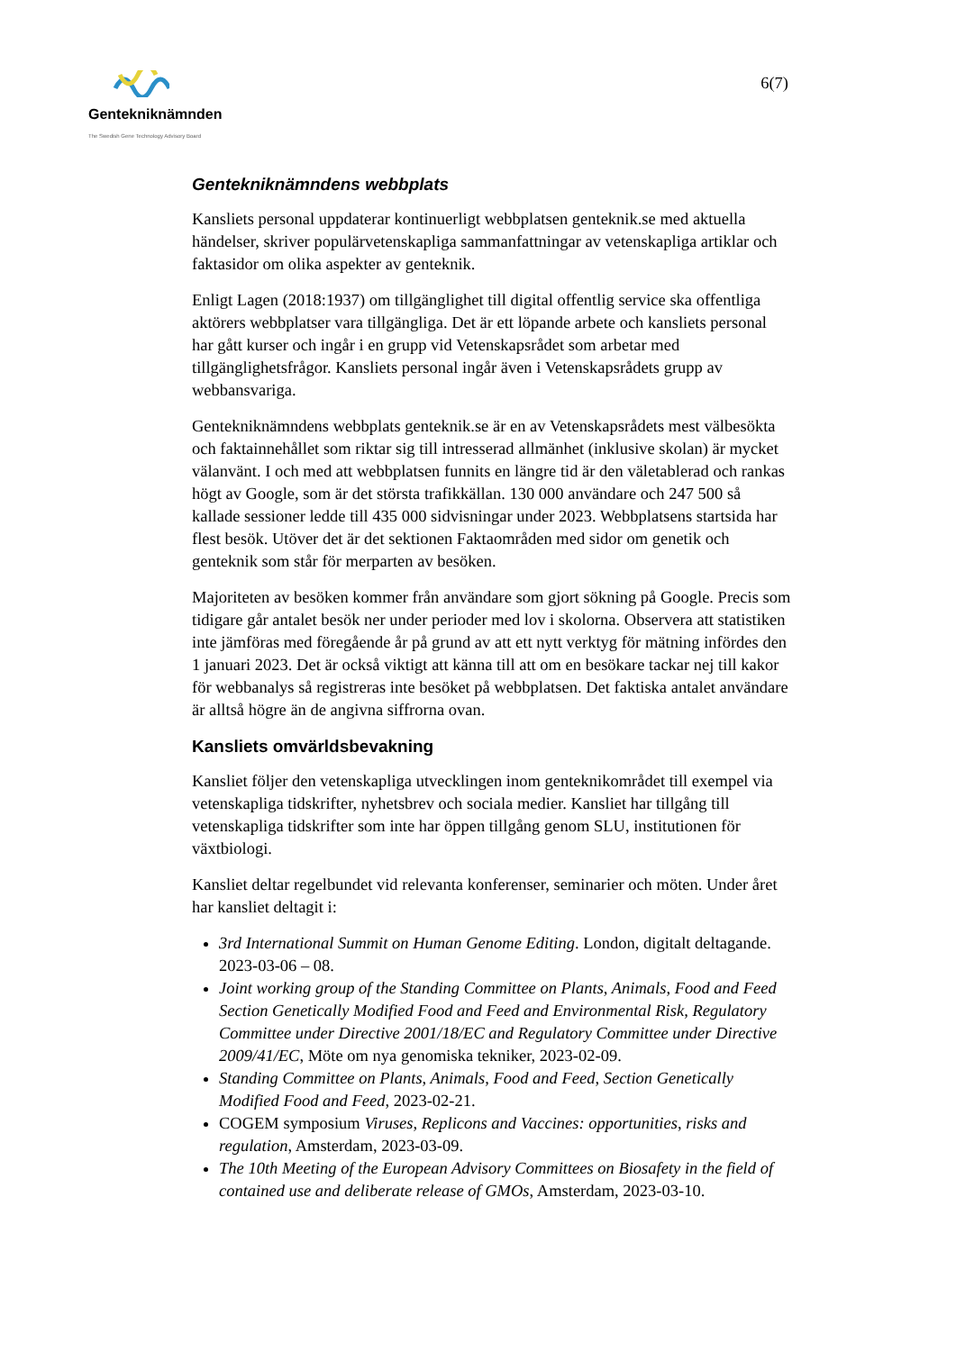Gentekniknämnden
The Swedish Gene Technology Advisory Board
6(7)
Gentekniknämndens webbplats
Kansliets personal uppdaterar kontinuerligt webbplatsen genteknik.se med aktuella händelser, skriver populärvetenskapliga sammanfattningar av vetenskapliga artiklar och faktasidor om olika aspekter av genteknik.
Enligt Lagen (2018:1937) om tillgänglighet till digital offentlig service ska offentliga aktörers webbplatser vara tillgängliga. Det är ett löpande arbete och kansliets personal har gått kurser och ingår i en grupp vid Vetenskapsrådet som arbetar med tillgänglighetsfrågor. Kansliets personal ingår även i Vetenskapsrådets grupp av webbansvariga.
Gentekniknämndens webbplats genteknik.se är en av Vetenskapsrådets mest välbesökta och faktainnehållet som riktar sig till intresserad allmänhet (inklusive skolan) är mycket välanvänt. I och med att webbplatsen funnits en längre tid är den väletablerad och rankas högt av Google, som är det största trafikkällan. 130 000 användare och 247 500 så kallade sessioner ledde till 435 000 sidvisningar under 2023. Webbplatsens startsida har flest besök. Utöver det är det sektionen Faktaområden med sidor om genetik och genteknik som står för merparten av besöken.
Majoriteten av besöken kommer från användare som gjort sökning på Google. Precis som tidigare går antalet besök ner under perioder med lov i skolorna. Observera att statistiken inte jämföras med föregående år på grund av att ett nytt verktyg för mätning infördes den 1 januari 2023. Det är också viktigt att känna till att om en besökare tackar nej till kakor för webbanalys så registreras inte besöket på webbplatsen. Det faktiska antalet användare är alltså högre än de angivna siffrorna ovan.
Kansliets omvärldsbevakning
Kansliet följer den vetenskapliga utvecklingen inom genteknikområdet till exempel via vetenskapliga tidskrifter, nyhetsbrev och sociala medier. Kansliet har tillgång till vetenskapliga tidskrifter som inte har öppen tillgång genom SLU, institutionen för växtbiologi.
Kansliet deltar regelbundet vid relevanta konferenser, seminarier och möten. Under året har kansliet deltagit i:
3rd International Summit on Human Genome Editing. London, digitalt deltagande. 2023-03-06 – 08.
Joint working group of the Standing Committee on Plants, Animals, Food and Feed Section Genetically Modified Food and Feed and Environmental Risk, Regulatory Committee under Directive 2001/18/EC and Regulatory Committee under Directive 2009/41/EC, Möte om nya genomiska tekniker, 2023-02-09.
Standing Committee on Plants, Animals, Food and Feed, Section Genetically Modified Food and Feed, 2023-02-21.
COGEM symposium Viruses, Replicons and Vaccines: opportunities, risks and regulation, Amsterdam, 2023-03-09.
The 10th Meeting of the European Advisory Committees on Biosafety in the field of contained use and deliberate release of GMOs, Amsterdam, 2023-03-10.